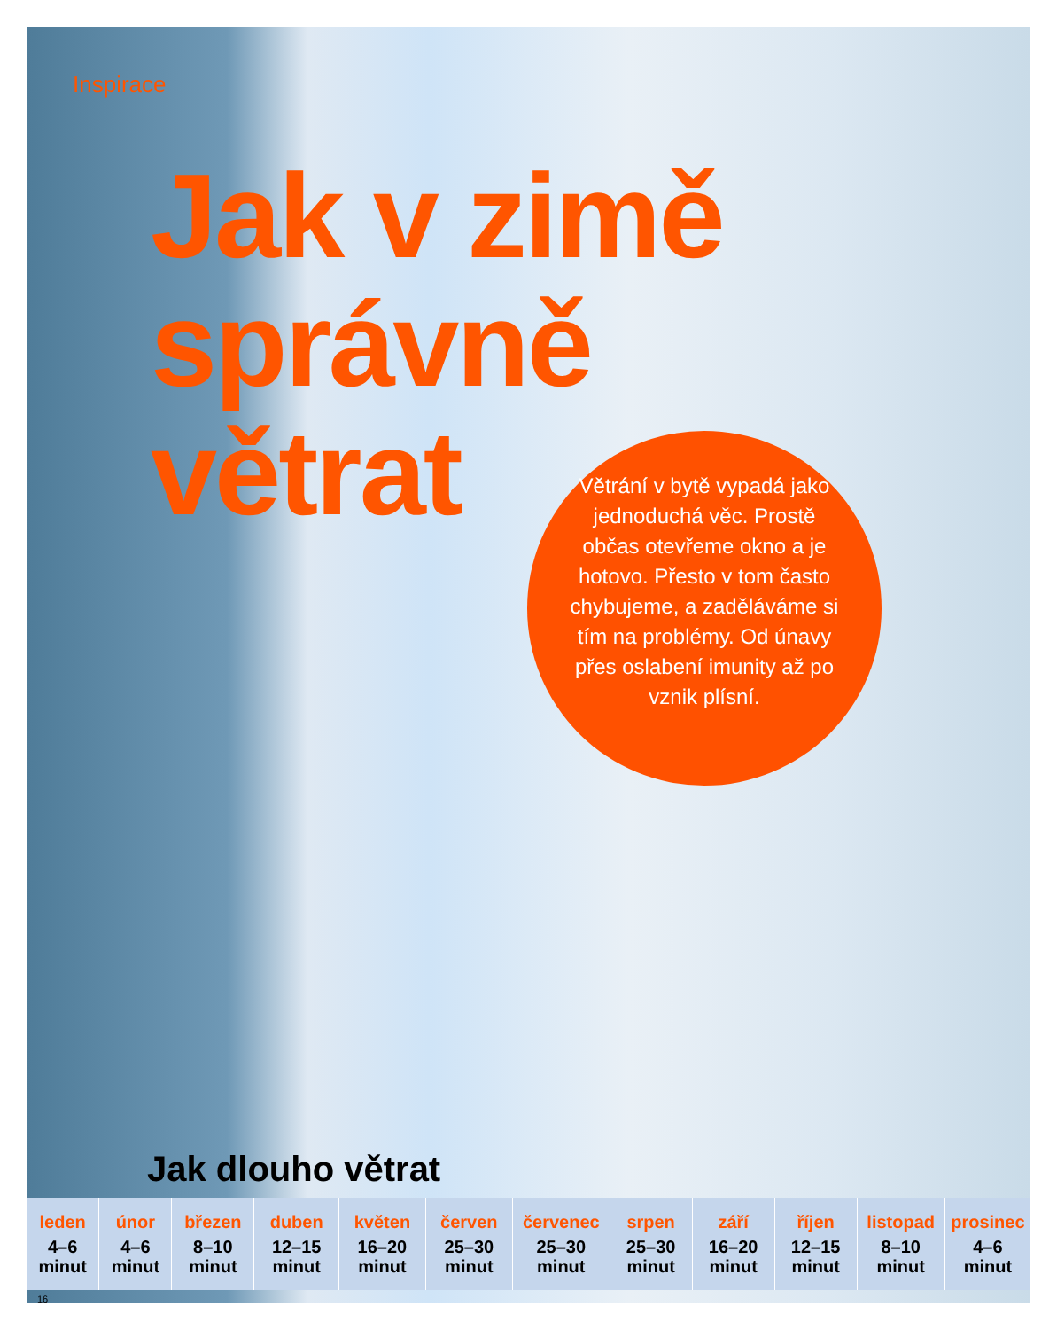Inspirace
Jak v zimě
správně
větrat
Větrání v bytě vypadá jako jednoduchá věc. Prostě občas otevřeme okno a je hotovo. Přesto v tom často chybujeme, a zaděláváme si tím na problémy. Od únavy přes oslabení imunity až po vznik plísní.
Jak dlouho větrat
| leden 4–6 minut | únor 4–6 minut | březen 8–10 minut | duben 12–15 minut | květen 16–20 minut | červen 25–30 minut | červenec 25–30 minut | srpen 25–30 minut | září 16–20 minut | říjen 12–15 minut | listopad 8–10 minut | prosinec 4–6 minut |
16